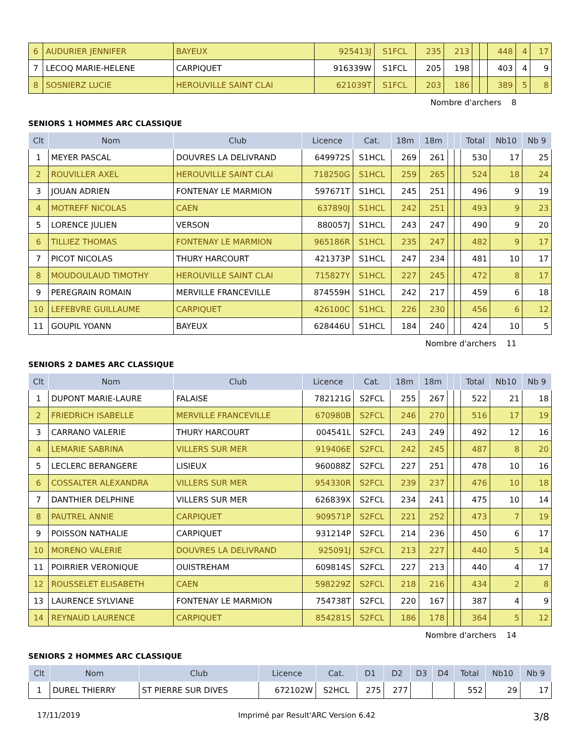| 6 | AUDURIER JENNIFER | BAYEUX | 925413J | S1FCL | 235 | 213 | | | 448 | 4 | 17 |
| 7 | LECOQ MARIE-HELENE | CARPIQUET | 916339W | S1FCL | 205 | 198 | | | 403 | 4 | 9 |
| 8 | SOSNIERZ LUCIE | HEROUVILLE SAINT CLAI | 621039T | S1FCL | 203 | 186 | | | 389 | 5 | 8 |
Nombre d'archers 8
SENIORS 1 HOMMES ARC CLASSIQUE
| Clt | Nom | Club | Licence | Cat. | 18m | 18m | | | Total | Nb10 | Nb 9 |
| --- | --- | --- | --- | --- | --- | --- | --- | --- | --- | --- | --- |
| 1 | MEYER PASCAL | DOUVRES LA DELIVRAND | 649972S | S1HCL | 269 | 261 | | | 530 | 17 | 25 |
| 2 | ROUVILLER AXEL | HEROUVILLE SAINT CLAI | 718250G | S1HCL | 259 | 265 | | | 524 | 18 | 24 |
| 3 | JOUAN ADRIEN | FONTENAY LE MARMION | 597671T | S1HCL | 245 | 251 | | | 496 | 9 | 19 |
| 4 | MOTREFF NICOLAS | CAEN | 637890J | S1HCL | 242 | 251 | | | 493 | 9 | 23 |
| 5 | LORENCE JULIEN | VERSON | 880057J | S1HCL | 243 | 247 | | | 490 | 9 | 20 |
| 6 | TILLIEZ THOMAS | FONTENAY LE MARMION | 965186R | S1HCL | 235 | 247 | | | 482 | 9 | 17 |
| 7 | PICOT NICOLAS | THURY HARCOURT | 421373P | S1HCL | 247 | 234 | | | 481 | 10 | 17 |
| 8 | MOUDOULAUD TIMOTHY | HEROUVILLE SAINT CLAI | 715827Y | S1HCL | 227 | 245 | | | 472 | 8 | 17 |
| 9 | PEREGRAIN ROMAIN | MERVILLE FRANCEVILLE | 874559H | S1HCL | 242 | 217 | | | 459 | 6 | 18 |
| 10 | LEFEBVRE GUILLAUME | CARPIQUET | 426100C | S1HCL | 226 | 230 | | | 456 | 6 | 12 |
| 11 | GOUPIL YOANN | BAYEUX | 628446U | S1HCL | 184 | 240 | | | 424 | 10 | 5 |
Nombre d'archers 11
SENIORS 2 DAMES ARC CLASSIQUE
| Clt | Nom | Club | Licence | Cat. | 18m | 18m | | | Total | Nb10 | Nb 9 |
| --- | --- | --- | --- | --- | --- | --- | --- | --- | --- | --- | --- |
| 1 | DUPONT MARIE-LAURE | FALAISE | 782121G | S2FCL | 255 | 267 | | | 522 | 21 | 18 |
| 2 | FRIEDRICH ISABELLE | MERVILLE FRANCEVILLE | 670980B | S2FCL | 246 | 270 | | | 516 | 17 | 19 |
| 3 | CARRANO VALERIE | THURY HARCOURT | 004541L | S2FCL | 243 | 249 | | | 492 | 12 | 16 |
| 4 | LEMARIE SABRINA | VILLERS SUR MER | 919406E | S2FCL | 242 | 245 | | | 487 | 8 | 20 |
| 5 | LECLERC BERANGERE | LISIEUX | 960088Z | S2FCL | 227 | 251 | | | 478 | 10 | 16 |
| 6 | COSSALTER ALEXANDRA | VILLERS SUR MER | 954330R | S2FCL | 239 | 237 | | | 476 | 10 | 18 |
| 7 | DANTHIER DELPHINE | VILLERS SUR MER | 626839X | S2FCL | 234 | 241 | | | 475 | 10 | 14 |
| 8 | PAUTREL ANNIE | CARPIQUET | 909571P | S2FCL | 221 | 252 | | | 473 | 7 | 19 |
| 9 | POISSON NATHALIE | CARPIQUET | 931214P | S2FCL | 214 | 236 | | | 450 | 6 | 17 |
| 10 | MORENO VALERIE | DOUVRES LA DELIVRAND | 925091J | S2FCL | 213 | 227 | | | 440 | 5 | 14 |
| 11 | POIRRIER VERONIQUE | OUISTREHAM | 609814S | S2FCL | 227 | 213 | | | 440 | 4 | 17 |
| 12 | ROUSSELET ELISABETH | CAEN | 598229Z | S2FCL | 218 | 216 | | | 434 | 2 | 8 |
| 13 | LAURENCE SYLVIANE | FONTENAY LE MARMION | 754738T | S2FCL | 220 | 167 | | | 387 | 4 | 9 |
| 14 | REYNAUD LAURENCE | CARPIQUET | 854281S | S2FCL | 186 | 178 | | | 364 | 5 | 12 |
Nombre d'archers 14
SENIORS 2 HOMMES ARC CLASSIQUE
| Clt | Nom | Club | Licence | Cat. | D1 | D2 | D3 | D4 | Total | Nb10 | Nb 9 |
| --- | --- | --- | --- | --- | --- | --- | --- | --- | --- | --- | --- |
| 1 | DUREL THIERRY | ST PIERRE SUR DIVES | 672102W | S2HCL | 275 | 277 | | | 552 | 29 | 17 |
17/11/2019 Imprimé par Result'ARC Version 6.42 3/8